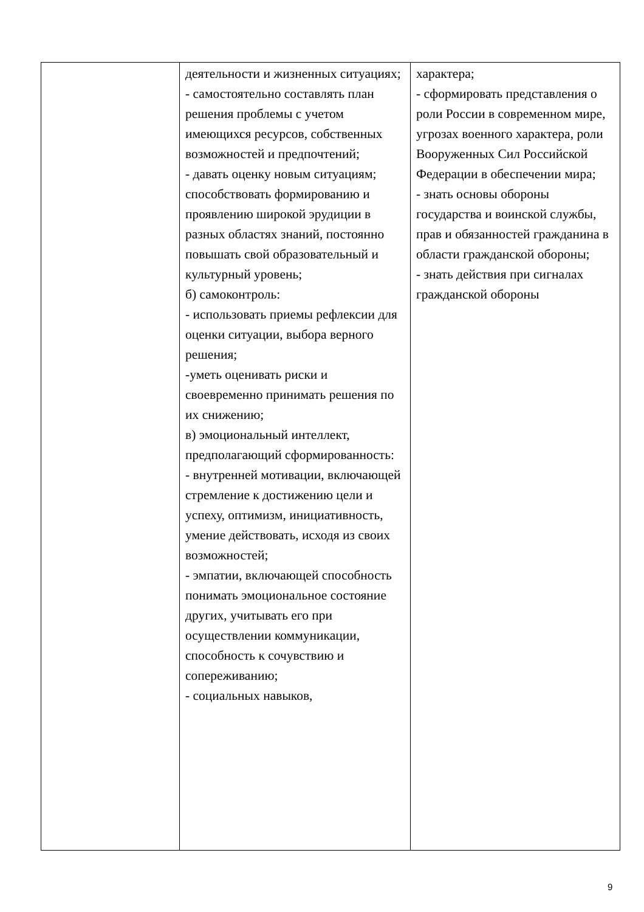| | деятельности и жизненных ситуациях; - самостоятельно составлять план решения проблемы с учетом имеющихся ресурсов, собственных возможностей и предпочтений; - давать оценку новым ситуациям; способствовать формированию и проявлению широкой эрудиции в разных областях знаний, постоянно повышать свой образовательный и культурный уровень; б) самоконтроль: - использовать приемы рефлексии для оценки ситуации, выбора верного решения; -уметь оценивать риски и своевременно принимать решения по их снижению; в) эмоциональный интеллект, предполагающий сформированность: - внутренней мотивации, включающей стремление к достижению цели и успеху, оптимизм, инициативность, умение действовать, исходя из своих возможностей; - эмпатии, включающей способность понимать эмоциональное состояние других, учитывать его при осуществлении коммуникации, способность к сочувствию и сопереживанию; - социальных навыков, | характера; - сформировать представления о роли России в современном мире, угрозах военного характера, роли Вооруженных Сил Российской Федерации в обеспечении мира; - знать основы обороны государства и воинской службы, прав и обязанностей гражданина в области гражданской обороны; - знать действия при сигналах гражданской обороны |
9